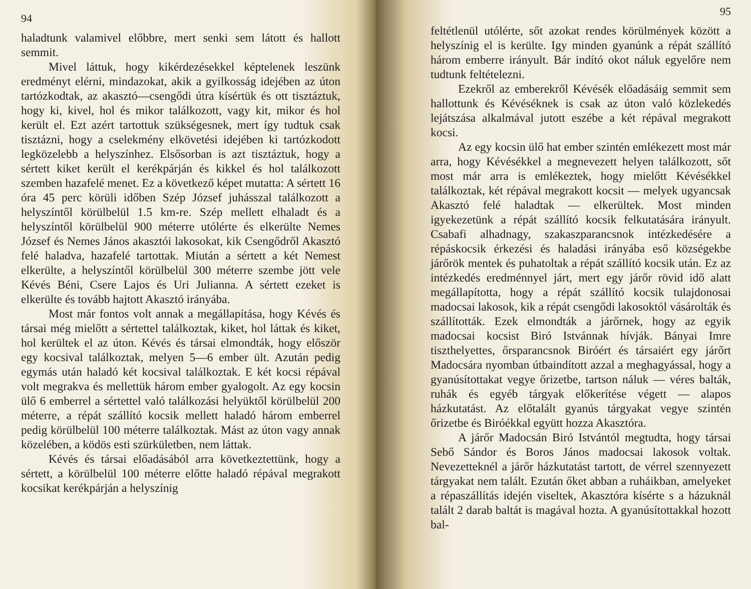94
haladtunk valamivel előbbre, mert senki sem látott és hallott semmit.
Mivel láttuk, hogy kikérdezésekkel képtelenek leszünk eredményt elérni, mindazokat, akik a gyilkosság idejében az úton tartózkodtak, az akasztó—csengődi útra kísértük és ott tisztáztuk, hogy ki, kivel, hol és mikor találkozott, vagy kit, mikor és hol került el. Ezt azért tartottuk szükségesnek, mert így tudtuk csak tisztázni, hogy a cselekmény elkövetési idejében ki tartózkodott legközelebb a helyszínhez. Elsősorban is azt tisztáztuk, hogy a sértett kiket került el kerékpárján és kikkel és hol találkozott szemben hazafelé menet. Ez a következő képet mutatta: A sértett 16 óra 45 perc körüli időben Szép József juhásszal találkozott a helyszíntől körülbelül 1.5 km-re. Szép mellett elhaladt és a helyszíntől körülbelül 900 méterre utólérte és elkerülte Nemes József és Nemes János akasztói lakosokat, kik Csengődről Akasztó felé haladva, hazafelé tartottak. Miután a sértett a két Nemest elkerülte, a helyszíntől körülbelül 300 méterre szembe jött vele Kévés Béni, Csere Lajos és Uri Julianna. A sértett ezeket is elkerülte és tovább hajtott Akasztó irányába.
Most már fontos volt annak a megállapítása, hogy Kévés és társai még mielőtt a sértettel találkoztak, kiket, hol láttak és kiket, hol kerültek el az úton. Kévés és társai elmondták, hogy először egy kocsival találkoztak, melyen 5—6 ember ült. Azután pedig egymás után haladó két kocsival találkoztak. E két kocsi répával volt megrakva és mellettük három ember gyalogolt. Az egy kocsin ülő 6 emberrel a sértettel való találkozási helyüktől körülbelül 200 méterre, a répát szállító kocsik mellett haladó három emberrel pedig körülbelül 100 méterre találkoztak. Mást az úton vagy annak közelében, a ködös esti szürkületben, nem láttak.
Kévés és társai előadásából arra következtettünk, hogy a sértett, a körülbelül 100 méterre előtte haladó répával megrakott kocsikat kerékpárján a helyszínig
95
feltétlenül utólérte, sőt azokat rendes körülmények között a helyszínig el is kerülte. Igy minden gyanúnk a répát szállító három emberre irányult. Bár indító okot náluk egyelőre nem tudtunk feltételezni.
Ezekről az emberekről Kévésék előadásáig semmit sem hallottunk és Kévéséknek is csak az úton való közlekedés lejátszása alkalmával jutott eszébe a két répával megrakott kocsi.
Az egy kocsin ülő hat ember szintén emlékezett most már arra, hogy Kévésékkel a megnevezett helyen találkozott, sőt most már arra is emlékeztek, hogy mielőtt Kévésékkel találkoztak, két répával megrakott kocsit — melyek ugyancsak Akasztó felé haladtak — elkerültek. Most minden igyekezetünk a répát szállító kocsik felkutatására irányult. Csabafi alhadnagy, szakaszparancsnok intézkedésére a répáskocsik érkezési és haladási irányába eső községekbe járőrök mentek és puhatoltak a répát szállító kocsik után. Ez az intézkedés eredménnyel járt, mert egy járőr rövid idő alatt megállapította, hogy a répát szállító kocsik tulajdonosai madocsai lakosok, kik a répát csengődi lakosoktól vásárolták és szállították. Ezek elmondták a járőrnek, hogy az egyik madocsai kocsist Biró Istvánnak hívják. Bányai Imre tiszthelyettes, őrsparancsnok Biróért és társaiért egy járőrt Madocsára nyomban útbaindított azzal a meghagyással, hogy a gyanúsítottakat vegye őrizetbe, tartson náluk — véres balták, ruhák és egyéb tárgyak előkerítése végett — alapos házkutatást. Az előtalált gyanús tárgyakat vegye szintén őrizetbe és Biróékkal együtt hozza Akasztóra.
A járőr Madocsán Biró Istvántól megtudta, hogy társai Sebő Sándor és Boros János madocsai lakosok voltak. Nevezetteknél a járőr házkutatást tartott, de vérrel szennyezett tárgyakat nem talált. Ezután őket abban a ruháikban, amelyeket a répaszállítás idején viseltek, Akasztóra kísérte s a házuknál talált 2 darab baltát is magával hozta. A gyanúsítottakkal hozott bal-